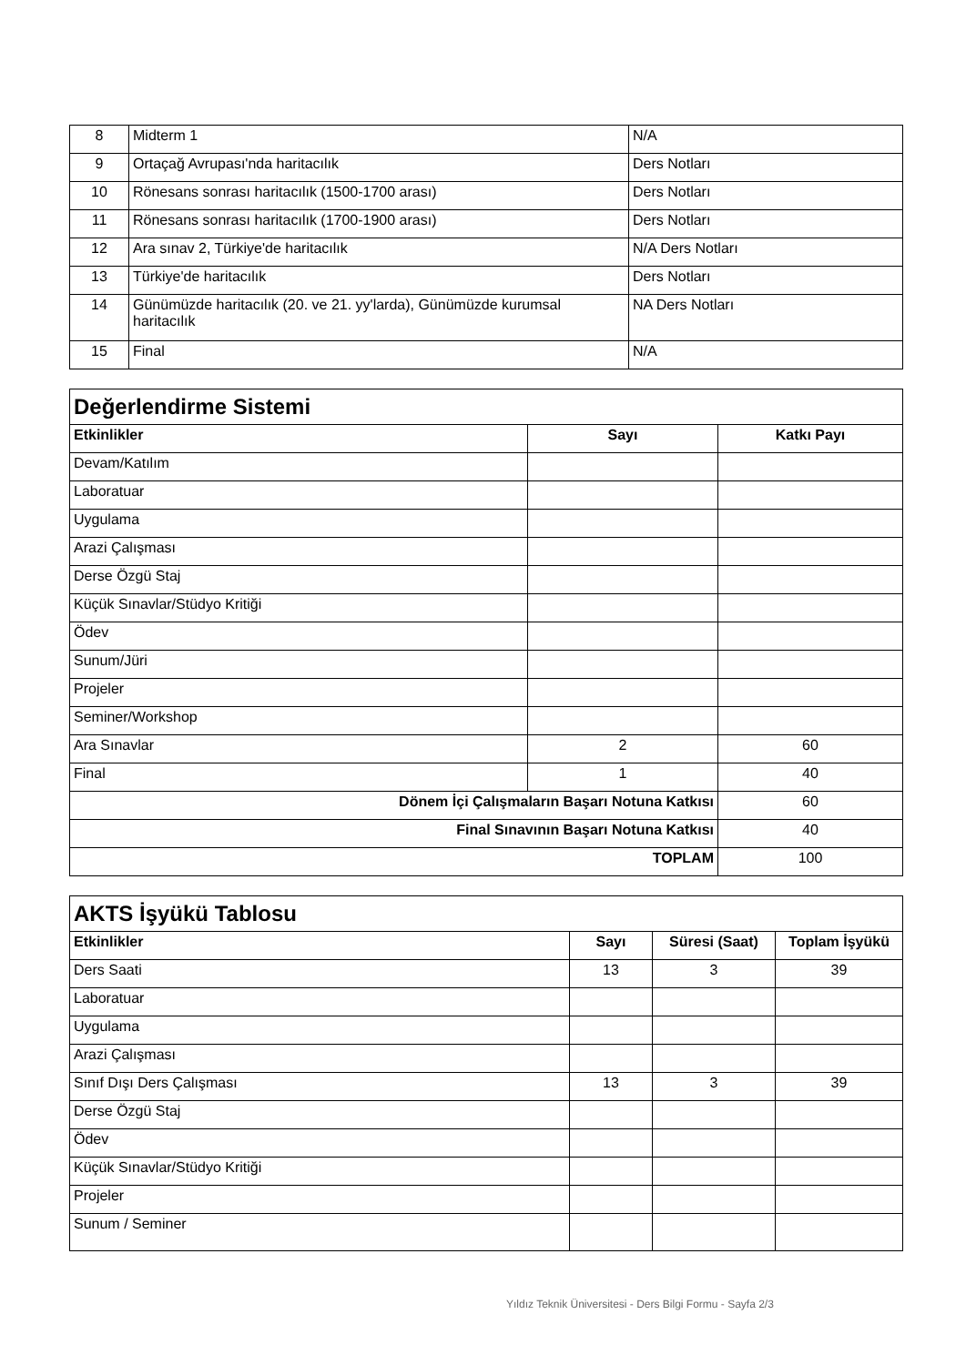| 8 | Midterm 1 | N/A |
| 9 | Ortaçağ Avrupası'nda haritacılık | Ders Notları |
| 10 | Rönesans sonrası haritacılık (1500-1700 arası) | Ders Notları |
| 11 | Rönesans sonrası haritacılık (1700-1900 arası) | Ders Notları |
| 12 | Ara sınav 2, Türkiye'de haritacılık | N/A Ders Notları |
| 13 | Türkiye'de haritacılık | Ders Notları |
| 14 | Günümüzde haritacılık (20. ve 21. yy'larda), Günümüzde kurumsal haritacılık | NA Ders Notları |
| 15 | Final | N/A |
| Değerlendirme Sistemi | | |
| Etkinlikler | Sayı | Katkı Payı |
| Devam/Katılım | | |
| Laboratuar | | |
| Uygulama | | |
| Arazi Çalışması | | |
| Derse Özgü Staj | | |
| Küçük Sınavlar/Stüdyo Kritiği | | |
| Ödev | | |
| Sunum/Jüri | | |
| Projeler | | |
| Seminer/Workshop | | |
| Ara Sınavlar | 2 | 60 |
| Final | 1 | 40 |
| Dönem İçi Çalışmaların Başarı Notuna Katkısı | | 60 |
| Final Sınavının Başarı Notuna Katkısı | | 40 |
| TOPLAM | | 100 |
| AKTS İşyükü Tablosu | | | |
| Etkinlikler | Sayı | Süresi (Saat) | Toplam İşyükü |
| Ders Saati | 13 | 3 | 39 |
| Laboratuar | | | |
| Uygulama | | | |
| Arazi Çalışması | | | |
| Sınıf Dışı Ders Çalışması | 13 | 3 | 39 |
| Derse Özgü Staj | | | |
| Ödev | | | |
| Küçük Sınavlar/Stüdyo Kritiği | | | |
| Projeler | | | |
| Sunum / Seminer | | | |
Yıldız Teknik Üniversitesi - Ders Bilgi Formu - Sayfa 2/3